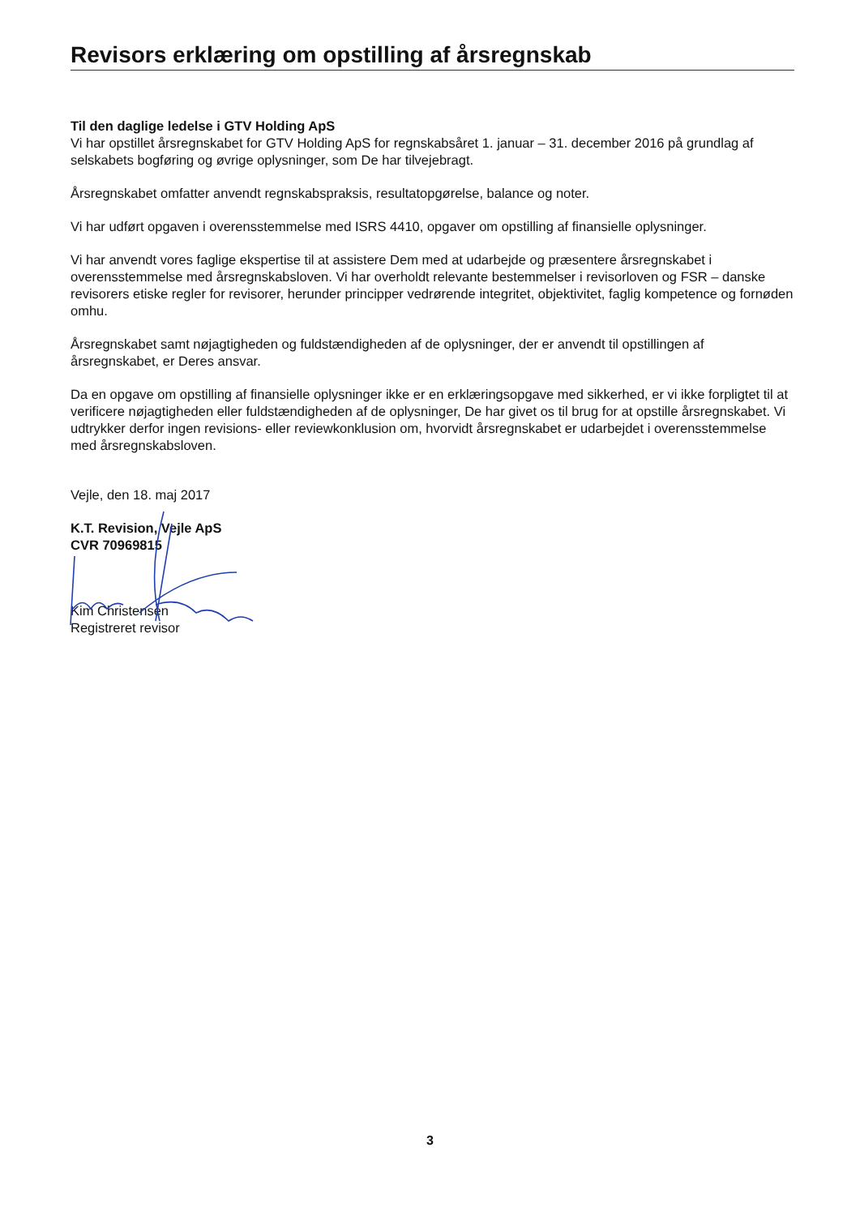Revisors erklæring om opstilling af årsregnskab
Til den daglige ledelse i GTV Holding ApS
Vi har opstillet årsregnskabet for GTV Holding ApS for regnskabsåret 1. januar – 31. december 2016 på grundlag af selskabets bogføring og øvrige oplysninger, som De har tilvejebragt.
Årsregnskabet omfatter anvendt regnskabspraksis, resultatopgørelse, balance og noter.
Vi har udført opgaven i overensstemmelse med ISRS 4410, opgaver om opstilling af finansielle oplysninger.
Vi har anvendt vores faglige ekspertise til at assistere Dem med at udarbejde og præsentere årsregnskabet i overensstemmelse med årsregnskabsloven. Vi har overholdt relevante bestemmelser i revisorloven og FSR – danske revisorers etiske regler for revisorer, herunder principper vedrørende integritet, objektivitet, faglig kompetence og fornøden omhu.
Årsregnskabet samt nøjagtigheden og fuldstændigheden af de oplysninger, der er anvendt til opstillingen af årsregnskabet, er Deres ansvar.
Da en opgave om opstilling af finansielle oplysninger ikke er en erklæringsopgave med sikkerhed, er vi ikke forpligtet til at verificere nøjagtigheden eller fuldstændigheden af de oplysninger, De har givet os til brug for at opstille årsregnskabet. Vi udtrykker derfor ingen revisions- eller reviewkonklusion om, hvorvidt årsregnskabet er udarbejdet i overensstemmelse med årsregnskabsloven.
Vejle, den 18. maj 2017
K.T. Revision, Vejle ApS
CVR 70969815
Kim Christensen
Registreret revisor
3